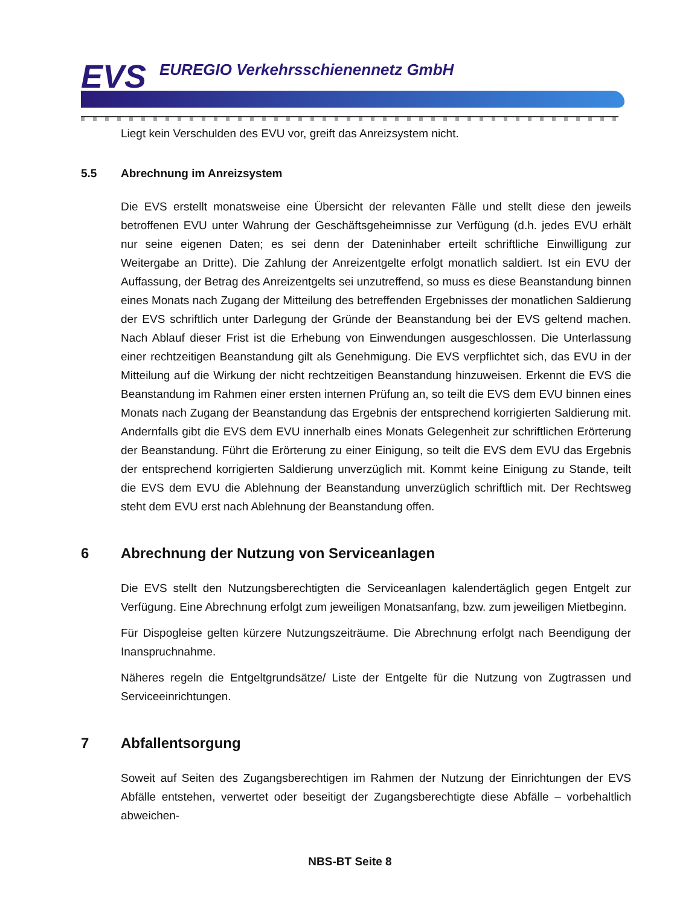EVS
EUREGIO Verkehrsschienennetz GmbH
Liegt kein Verschulden des EVU vor, greift das Anreizsystem nicht.
5.5 Abrechnung im Anreizsystem
Die EVS erstellt monatsweise eine Übersicht der relevanten Fälle und stellt diese den jeweils betroffenen EVU unter Wahrung der Geschäftsgeheimnisse zur Verfügung (d.h. jedes EVU erhält nur seine eigenen Daten; es sei denn der Dateninhaber erteilt schriftliche Einwilligung zur Weitergabe an Dritte). Die Zahlung der Anreizentgelte erfolgt monatlich saldiert. Ist ein EVU der Auffassung, der Betrag des Anreizentgelts sei unzutreffend, so muss es diese Beanstandung binnen eines Monats nach Zugang der Mitteilung des betreffenden Ergebnisses der monatlichen Saldierung der EVS schriftlich unter Darlegung der Gründe der Beanstandung bei der EVS geltend machen. Nach Ablauf dieser Frist ist die Erhebung von Einwendungen ausgeschlossen. Die Unterlassung einer rechtzeitigen Beanstandung gilt als Genehmigung. Die EVS verpflichtet sich, das EVU in der Mitteilung auf die Wirkung der nicht rechtzeitigen Beanstandung hinzuweisen. Erkennt die EVS die Beanstandung im Rahmen einer ersten internen Prüfung an, so teilt die EVS dem EVU binnen eines Monats nach Zugang der Beanstandung das Ergebnis der entsprechend korrigierten Saldierung mit. Andernfalls gibt die EVS dem EVU innerhalb eines Monats Gelegenheit zur schriftlichen Erörterung der Beanstandung. Führt die Erörterung zu einer Einigung, so teilt die EVS dem EVU das Ergebnis der entsprechend korrigierten Saldierung unverzüglich mit. Kommt keine Einigung zu Stande, teilt die EVS dem EVU die Ablehnung der Beanstandung unverzüglich schriftlich mit. Der Rechtsweg steht dem EVU erst nach Ablehnung der Beanstandung offen.
6 Abrechnung der Nutzung von Serviceanlagen
Die EVS stellt den Nutzungsberechtigten die Serviceanlagen kalendertäglich gegen Entgelt zur Verfügung. Eine Abrechnung erfolgt zum jeweiligen Monatsanfang, bzw. zum jeweiligen Mietbeginn.
Für Dispogleise gelten kürzere Nutzungszeiträume. Die Abrechnung erfolgt nach Beendigung der Inanspruchnahme.
Näheres regeln die Entgeltgrundsätze/ Liste der Entgelte für die Nutzung von Zugtrassen und Serviceeinrichtungen.
7 Abfallentsorgung
Soweit auf Seiten des Zugangsberechtigen im Rahmen der Nutzung der Einrichtungen der EVS Abfälle entstehen, verwertet oder beseitigt der Zugangsberechtigte diese Abfälle – vorbehaltlich abweichen-
NBS-BT Seite 8